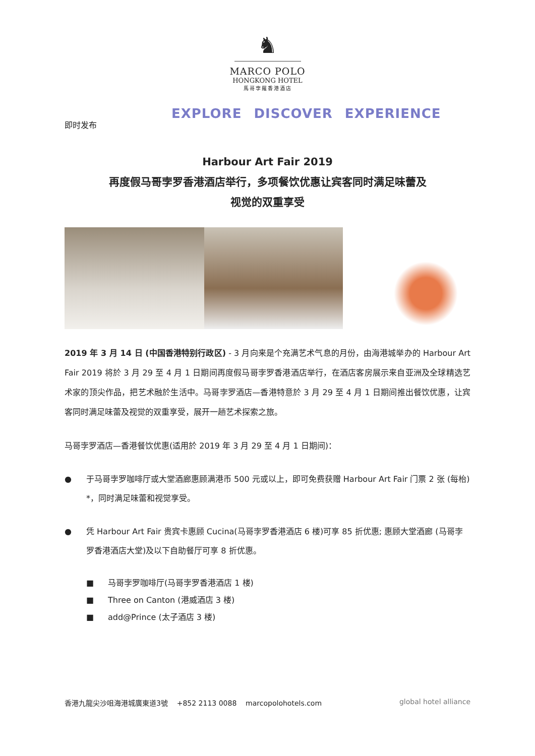♞
MARCO POLO
HONGKONG HOTEL
馬哥孛羅香港酒店
EXPLORE DISCOVER EXPERIENCE
即时发布
Harbour Art Fair 2019
再度假马哥孛罗香港酒店举行，多项餐饮优惠让宾客同时满足味蕾及
视觉的双重享受
2019 年 3 月 14 日 (中国香港特别行政区) - 3 月向来是个充满艺术气息的月份，由海港城举办的 Harbour Art Fair 2019 将於 3 月 29 至 4 月 1 日期间再度假马哥孛罗香港酒店举行，在酒店客房展示来自亚洲及全球精选艺术家的顶尖作品，把艺术融於生活中。马哥孛罗酒店—香港特意於 3 月 29 至 4 月 1 日期间推出餐饮优惠，让宾客同时满足味蕾及视觉的双重享受，展开一趟艺术探索之旅。
马哥孛罗酒店—香港餐饮优惠(适用於 2019 年 3 月 29 至 4 月 1 日期间)：
● 于马哥孛罗咖啡厅或大堂酒廊惠顾满港币 500 元或以上，即可免费获赠 Harbour Art Fair 门票 2 张 (每枱) *，同时满足味蕾和视觉享受。
● 凭 Harbour Art Fair 贵宾卡惠顾 Cucina(马哥孛罗香港酒店 6 楼)可享 85 折优惠; 惠顾大堂酒廊 (马哥孛罗香港酒店大堂)及以下自助餐厅可享 8 折优惠。
■ 马哥孛罗咖啡厅(马哥孛罗香港酒店 1 楼)
■ Three on Canton (港威酒店 3 楼)
■ add@Prince (太子酒店 3 楼)
香港九龍尖沙咀海港城廣東道3號 +852 2113 0088 marcopolohotels.com global hotel alliance